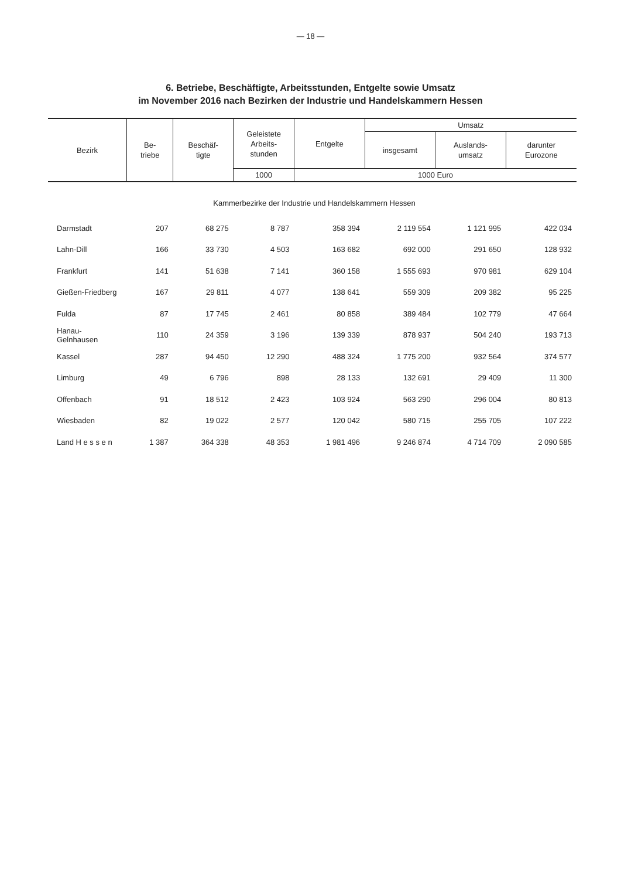— 18 —
6. Betriebe, Beschäftigte, Arbeitsstunden, Entgelte sowie Umsatz
im November 2016 nach Bezirken der Industrie und Handelskammern Hessen
| Bezirk | Be- triebe | Beschäf- tigte | Geleistete Arbeits- stunden | Entgelte | Umsatz | | |
| --- | --- | --- | --- | --- | --- | --- | --- |
| | | | | | insgesamt | Auslands- umsatz | darunter Eurozone |
| | | | 1000 | 1000 Euro | | | |
| Kammerbezirke der Industrie und Handelskammern Hessen | | | | | | | |
| Darmstadt | 207 | 68 275 | 8 787 | 358 394 | 2 119 554 | 1 121 995 | 422 034 |
| Lahn-Dill | 166 | 33 730 | 4 503 | 163 682 | 692 000 | 291 650 | 128 932 |
| Frankfurt | 141 | 51 638 | 7 141 | 360 158 | 1 555 693 | 970 981 | 629 104 |
| Gießen-Friedberg | 167 | 29 811 | 4 077 | 138 641 | 559 309 | 209 382 | 95 225 |
| Fulda | 87 | 17 745 | 2 461 | 80 858 | 389 484 | 102 779 | 47 664 |
| Hanau-Gelnhausen | 110 | 24 359 | 3 196 | 139 339 | 878 937 | 504 240 | 193 713 |
| Kassel | 287 | 94 450 | 12 290 | 488 324 | 1 775 200 | 932 564 | 374 577 |
| Limburg | 49 | 6 796 | 898 | 28 133 | 132 691 | 29 409 | 11 300 |
| Offenbach | 91 | 18 512 | 2 423 | 103 924 | 563 290 | 296 004 | 80 813 |
| Wiesbaden | 82 | 19 022 | 2 577 | 120 042 | 580 715 | 255 705 | 107 222 |
| Land H e s s e n | 1 387 | 364 338 | 48 353 | 1 981 496 | 9 246 874 | 4 714 709 | 2 090 585 |